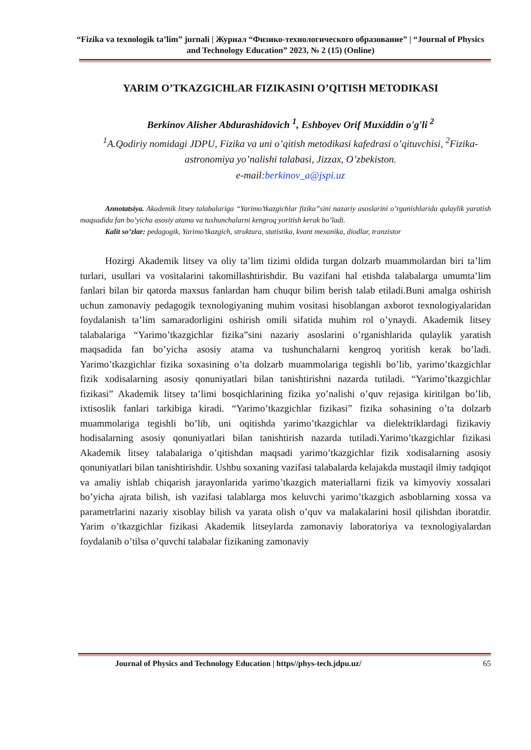“Fizika va texnologik ta’lim” jurnali | Журнал “Физико-технологического образование” | “Journal of Physics and Technology Education” 2023, № 2 (15) (Online)
YARIM O’TKAZGICHLAR FIZIKASINI O’QITISH METODIKASI
Berkinov Alisher Abdurashidovich <sup>1</sup>, Eshboyev Orif Muxiddin o'g'li <sup>2</sup>
<sup>1</sup> A.Qodiriy nomidagi JDPU, Fizika va uni o’qitish metodikasi kafedrasi o’qituvchisi, <sup>2</sup>Fizika-astronomiya yo’nalishi talabasi, Jizzax, O’zbekiston.
e-mail:berkinov_a@jspi.uz
Annotatsiya. Akademik litsey talabalariga “Yarimo’tkazgichlar fizika”sini nazariy asoslarini o’rganishlarida qulaylik yaratish maqsadida fan bo’yicha asosiy atama va tushunchalarni kengroq yoritish kerak bo’ladi.
Kalit so’zlar: pedagogik, Yarimo’tkazgich, struktura, statistika, kvant mexanika, diodlar, tranzistor
Hozirgi Akademik litsey va oliy ta’lim tizimi oldida turgan dolzarb muammolardan biri ta’lim turlari, usullari va vositalarini takomillashtirishdir. Bu vazifani hal etishda talabalarga umumta’lim fanlari bilan bir qatorda maxsus fanlardan ham chuqur bilim berish talab etiladi.Buni amalga oshirish uchun zamonaviy pedagogik texnologiyaning muhim vositasi hisoblangan axborot texnologiyalaridan foydalanish ta’lim samaradorligini oshirish omili sifatida muhim rol o’ynaydi. Akademik litsey talabalariga “Yarimo’tkazgichlar fizika”sini nazariy asoslarini o’rganishlarida qulaylik yaratish maqsadida fan bo’yicha asosiy atama va tushunchalarni kengroq yoritish kerak bo’ladi. Yarimo’tkazgichlar fizika soxasining o’ta dolzarb muammolariga tegishli bo’lib, yarimo’tkazgichlar fizik xodisalarning asosiy qonuniyatlari bilan tanishtirishni nazarda tutiladi. “Yarimo’tkazgichlar fizikasi” Akademik litsey ta’limi bosqichlarining fizika yo’nalishi o’quv rejasiga kiritilgan bo’lib, ixtisoslik fanlari tarkibiga kiradi. “Yarimo’tkazgichlar fizikasi” fizika sohasining o’ta dolzarb muammolariga tegishli bo’lib, uni oqitishda yarimo’tkazgichlar va dielektriklardagi fizikaviy hodisalarning asosiy qonuniyatlari bilan tanishtirish nazarda tutiladi.Yarimo’tkazgichlar fizikasi Akademik litsey talabalariga o’qitishdan maqsadi yarimo’tkazgichlar fizik xodisalarning asosiy qonuniyatlari bilan tanishtirishdir. Ushbu soxaning vazifasi talabalarda kelajakda mustaqil ilmiy tadqiqot va amaliy ishlab chiqarish jarayonlarida yarimo’tkazgich materiallarni fizik va kimyoviy xossalari bo’yicha ajrata bilish, ish vazifasi talablarga mos keluvchi yarimo’tkazgich asboblarning xossa va parametrlarini nazariy xisoblay bilish va yarata olish o’quv va malakalarini hosil qilishdan iboratdir. Yarim o’tkazgichlar fizikasi Akademik litseylarda zamonaviy laboratoriya va texnologiyalardan foydalanib o’tilsa o’quvchi talabalar fizikaning zamonaviy
Journal of Physics and Technology Education | https//phys-tech.jdpu.uz/ 65